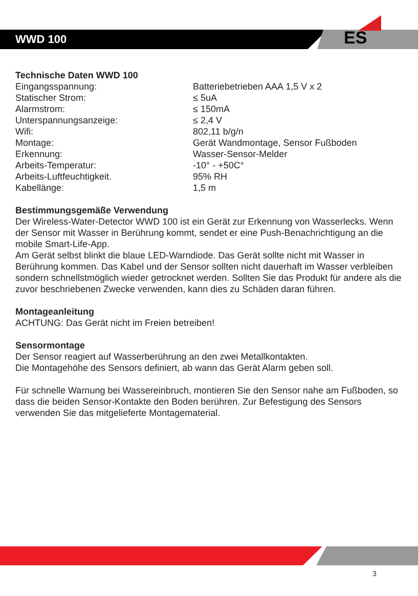WWD 100
ES
Technische Daten WWD 100
| Eingangsspannung: | Batteriebetrieben AAA 1,5 V x 2 |
| Statischer Strom: | ≤ 5uA |
| Alarmstrom: | ≤ 150mA |
| Unterspannungsanzeige: | ≤ 2,4 V |
| Wifi: | 802,11 b/g/n |
| Montage: | Gerät Wandmontage, Sensor Fußboden |
| Erkennung: | Wasser-Sensor-Melder |
| Arbeits-Temperatur: | -10° - +50C° |
| Arbeits-Luftfeuchtigkeit. | 95% RH |
| Kabellänge: | 1,5 m |
Bestimmungsgemäße Verwendung
Der Wireless-Water-Detector WWD 100 ist ein Gerät zur Erkennung von Wasserlecks. Wenn der Sensor mit Wasser in Berührung kommt, sendet er eine Push-Benachrichtigung an die mobile Smart-Life-App.
Am Gerät selbst blinkt die blaue LED-Warndiode. Das Gerät sollte nicht mit Wasser in Berührung kommen. Das Kabel und der Sensor sollten nicht dauerhaft im Wasser verbleiben sondern schnellstmöglich wieder getrocknet werden. Sollten Sie das Produkt für andere als die zuvor beschriebenen Zwecke verwenden, kann dies zu Schäden daran führen.
Montageanleitung
ACHTUNG: Das Gerät nicht im Freien betreiben!
Sensormontage
Der Sensor reagiert auf Wasserberührung an den zwei Metallkontakten.
Die Montagehöhe des Sensors definiert, ab wann das Gerät Alarm geben soll.
Für schnelle Warnung bei Wassereinbruch, montieren Sie den Sensor nahe am Fußboden, so dass die beiden Sensor-Kontakte den Boden berühren. Zur Befestigung des Sensors verwenden Sie das mitgelieferte Montagematerial.
3